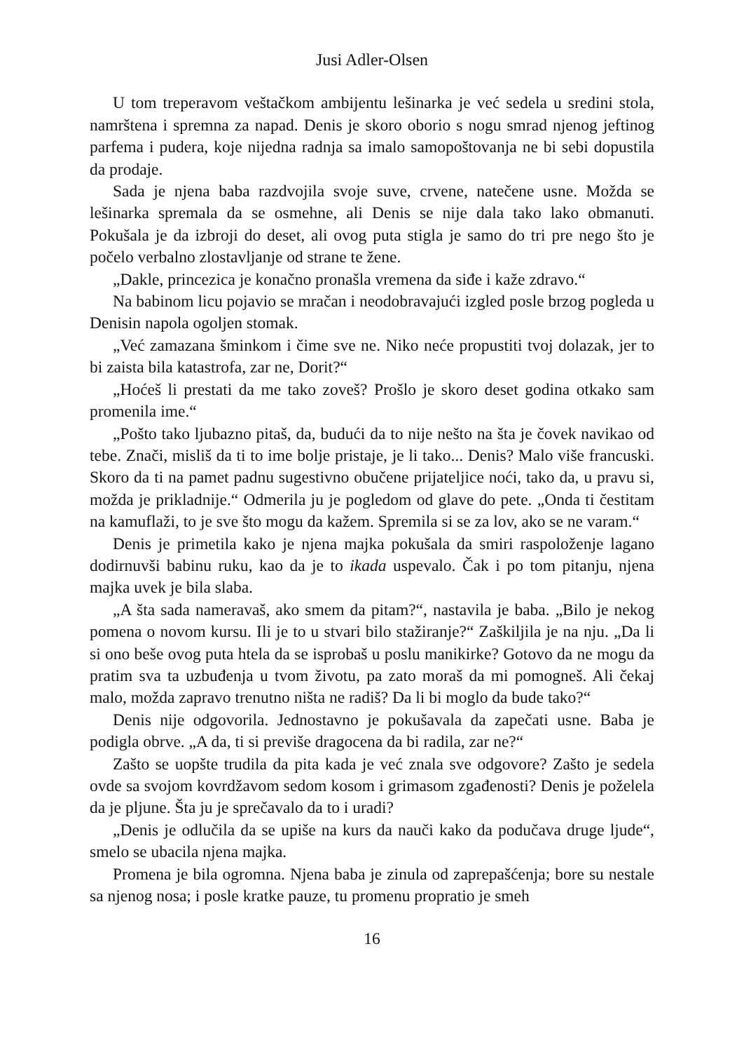Jusi Adler-Olsen
U tom treperavom veštačkom ambijentu lešinarka je već sedela u sredini stola, namrštena i spremna za napad. Denis je skoro oborio s nogu smrad njenog jeftinog parfema i pudera, koje nijedna radnja sa imalo samopoštovanja ne bi sebi dopustila da prodaje.
Sada je njena baba razdvojila svoje suve, crvene, natečene usne. Možda se lešinarka spremala da se osmehne, ali Denis se nije dala tako lako obmanuti. Pokušala je da izbroji do deset, ali ovog puta stigla je samo do tri pre nego što je počelo verbalno zlostavljanje od strane te žene.
„Dakle, princezica je konačno pronašla vremena da siđe i kaže zdravo.“
Na babinom licu pojavio se mračan i neodobravajući izgled posle brzog pogleda u Denisin napola ogoljen stomak.
„Već zamazana šminkom i čime sve ne. Niko neće propustiti tvoj dolazak, jer to bi zaista bila katastrofa, zar ne, Dorit?“
„Hoćeš li prestati da me tako zoveš? Prošlo je skoro deset godina otkako sam promenila ime.“
„Pošto tako ljubazno pitaš, da, budući da to nije nešto na šta je čovek navikao od tebe. Znači, misliš da ti to ime bolje pristaje, je li tako... Denis? Malo više francuski. Skoro da ti na pamet padnu sugestivno obučene prijateljice noći, tako da, u pravu si, možda je prikladnije.“ Odmerila ju je pogledom od glave do pete. „Onda ti čestitam na kamuflaži, to je sve što mogu da kažem. Spremila si se za lov, ako se ne varam.“
Denis je primetila kako je njena majka pokušala da smiri raspoloženje lagano dodirnuvši babinu ruku, kao da je to ikada uspevalo. Čak i po tom pitanju, njena majka uvek je bila slaba.
„A šta sada nameravaš, ako smem da pitam?“, nastavila je baba. „Bilo je nekog pomena o novom kursu. Ili je to u stvari bilo stažiranje?“ Zaškiljila je na nju. „Da li si ono beše ovog puta htela da se isprobaš u poslu manikirke? Gotovo da ne mogu da pratim sva ta uzbuđenja u tvom životu, pa zato moraš da mi pomogneš. Ali čekaj malo, možda zapravo trenutno ništa ne radiš? Da li bi moglo da bude tako?“
Denis nije odgovorila. Jednostavno je pokušavala da zapečati usne. Baba je podigla obrve. „A da, ti si previše dragocena da bi radila, zar ne?“
Zašto se uopšte trudila da pita kada je već znala sve odgovore? Zašto je sedela ovde sa svojom kovrdžavom sedom kosom i grimasom zgađenosti? Denis je poželela da je pljune. Šta ju je sprečavalo da to i uradi?
„Denis je odlučila da se upiše na kurs da nauči kako da podučava druge ljude“, smelo se ubacila njena majka.
Promena je bila ogromna. Njena baba je zinula od zaprepašćenja; bore su nestale sa njenog nosa; i posle kratke pauze, tu promenu propratio je smeh
16